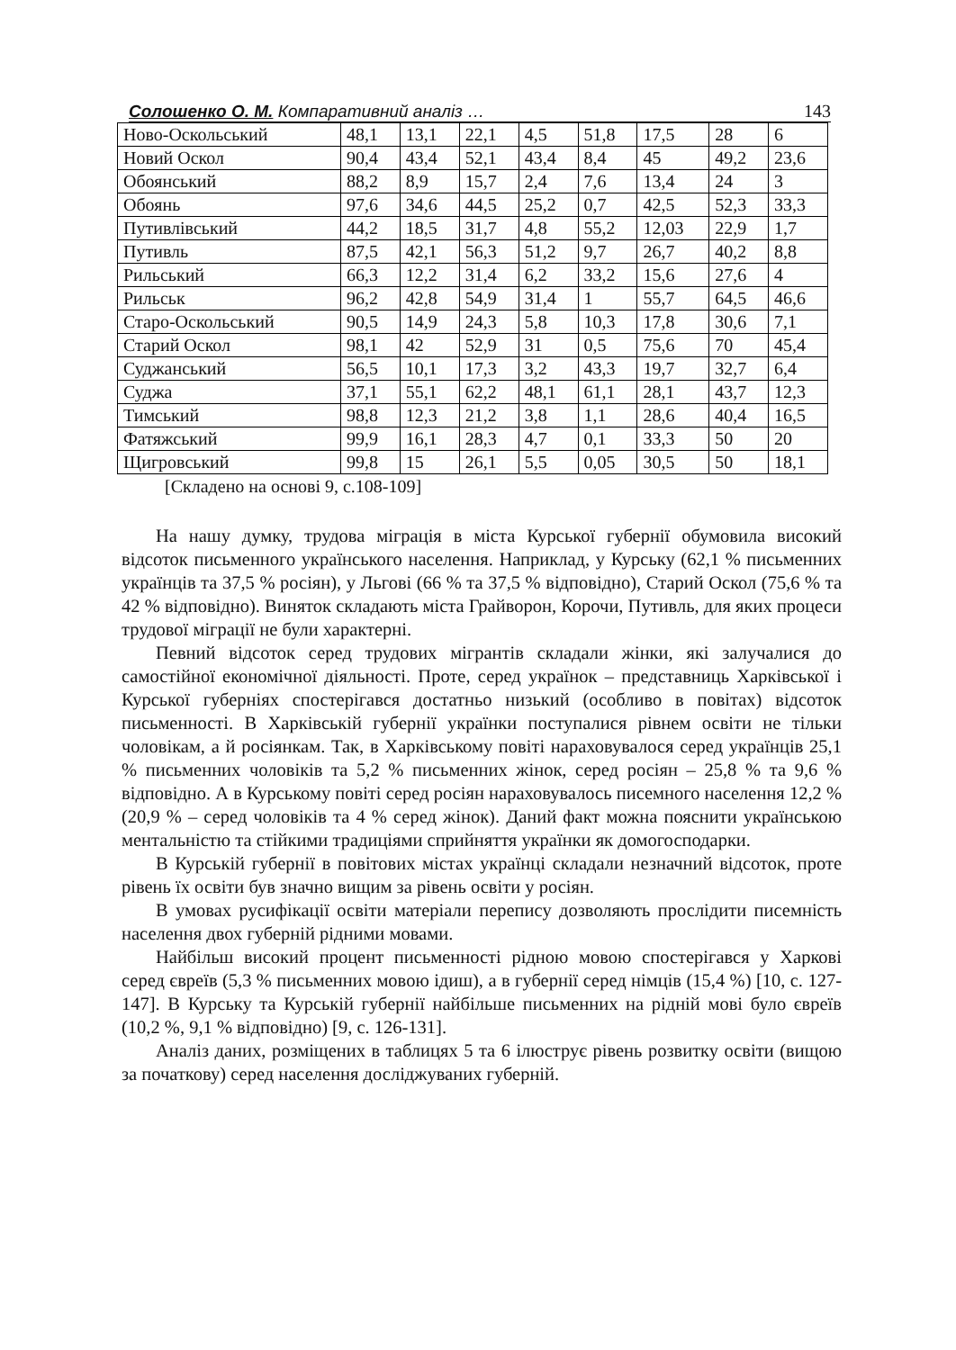Солошенко О. М. Компаративний аналіз … 143
| Ново-Оскольський | 48,1 | 13,1 | 22,1 | 4,5 | 51,8 | 17,5 | 28 | 6 |
| Новий Оскол | 90,4 | 43,4 | 52,1 | 43,4 | 8,4 | 45 | 49,2 | 23,6 |
| Обоянський | 88,2 | 8,9 | 15,7 | 2,4 | 7,6 | 13,4 | 24 | 3 |
| Обоянь | 97,6 | 34,6 | 44,5 | 25,2 | 0,7 | 42,5 | 52,3 | 33,3 |
| Путивлівський | 44,2 | 18,5 | 31,7 | 4,8 | 55,2 | 12,03 | 22,9 | 1,7 |
| Путивль | 87,5 | 42,1 | 56,3 | 51,2 | 9,7 | 26,7 | 40,2 | 8,8 |
| Рильський | 66,3 | 12,2 | 31,4 | 6,2 | 33,2 | 15,6 | 27,6 | 4 |
| Рильськ | 96,2 | 42,8 | 54,9 | 31,4 | 1 | 55,7 | 64,5 | 46,6 |
| Старо-Оскольський | 90,5 | 14,9 | 24,3 | 5,8 | 10,3 | 17,8 | 30,6 | 7,1 |
| Старий Оскол | 98,1 | 42 | 52,9 | 31 | 0,5 | 75,6 | 70 | 45,4 |
| Суджанський | 56,5 | 10,1 | 17,3 | 3,2 | 43,3 | 19,7 | 32,7 | 6,4 |
| Суджа | 37,1 | 55,1 | 62,2 | 48,1 | 61,1 | 28,1 | 43,7 | 12,3 |
| Тимський | 98,8 | 12,3 | 21,2 | 3,8 | 1,1 | 28,6 | 40,4 | 16,5 |
| Фатяжський | 99,9 | 16,1 | 28,3 | 4,7 | 0,1 | 33,3 | 50 | 20 |
| Щигровський | 99,8 | 15 | 26,1 | 5,5 | 0,05 | 30,5 | 50 | 18,1 |
[Складено на основі 9, с.108-109]
На нашу думку, трудова міграція в міста Курської губернії обумовила високий відсоток письменного українського населення. Наприклад, у Курську (62,1 % письменних українців та 37,5 % росіян), у Льгові (66 % та 37,5 % відповідно), Старий Оскол (75,6 % та 42 % відповідно). Виняток складають міста Грайворон, Корочи, Путивль, для яких процеси трудової міграції не були характерні.
Певний відсоток серед трудових мігрантів складали жінки, які залучалися до самостійної економічної діяльності. Проте, серед українок – представниць Харківської і Курської губерніях спостерігався достатньо низький (особливо в повітах) відсоток письменності. В Харківській губернії українки поступалися рівнем освіти не тільки чоловікам, а й росіянкам. Так, в Харківському повіті нараховувалося серед українців 25,1 % письменних чоловіків та 5,2 % письменних жінок, серед росіян – 25,8 % та 9,6 % відповідно. А в Курському повіті серед росіян нараховувалось писемного населення 12,2 % (20,9 % – серед чоловіків та 4 % серед жінок). Даний факт можна пояснити українською ментальністю та стійкими традиціями сприйняття українки як домогосподарки.
В Курській губернії в повітових містах українці складали незначний відсоток, проте рівень їх освіти був значно вищим за рівень освіти у росіян.
В умовах русифікації освіти матеріали перепису дозволяють прослідити писемність населення двох губерній рідними мовами.
Найбільш високий процент письменності рідною мовою спостерігався у Харкові серед євреїв (5,3 % письменних мовою ідиш), а в губернії серед німців (15,4 %) [10, с. 127-147]. В Курську та Курській губернії найбільше письменних на рідній мові було євреїв (10,2 %, 9,1 % відповідно) [9, с. 126-131].
Аналіз даних, розміщених в таблицях 5 та 6 ілюструє рівень розвитку освіти (вищою за початкову) серед населення досліджуваних губерній.